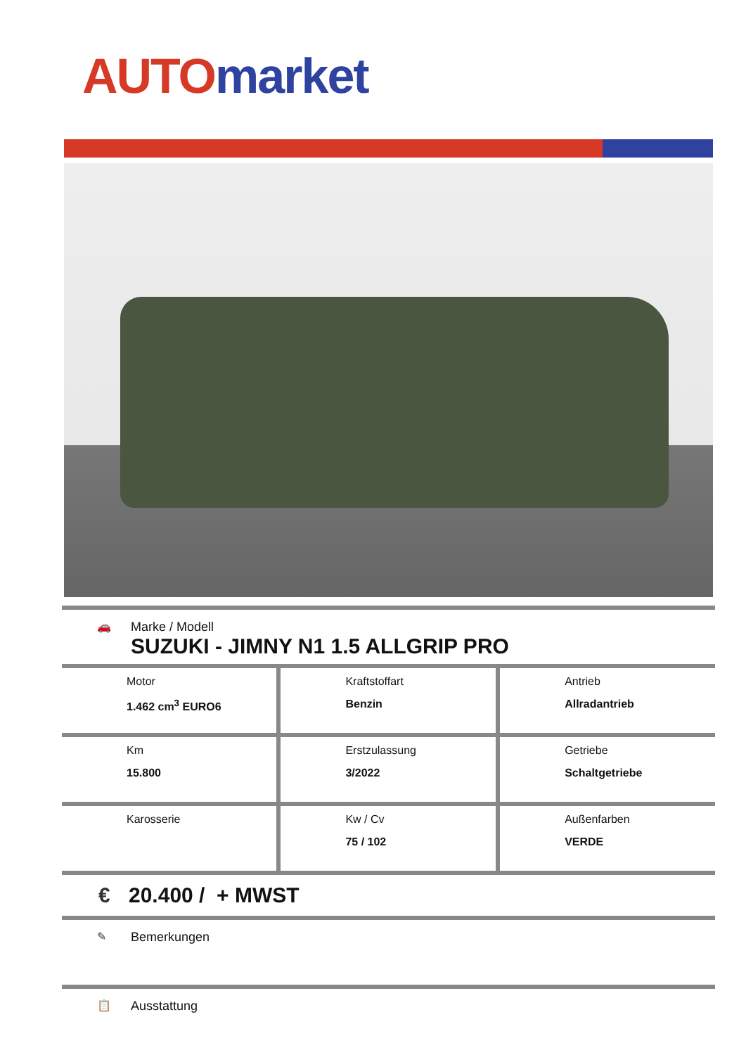AUTO market
🚗
Marke / Modell
SUZUKI - JIMNY N1 1.5 ALLGRIP PRO
| Motor 1.462 cm<sup>3</sup> EURO6 | Kraftstoffart Benzin | Antrieb Allradantrieb |
| Km 15.800 | Erstzulassung 3/2022 | Getriebe Schaltgetriebe |
| Karosserie | Kw / Cv 75 / 102 | Außenfarben VERDE |
€ 20.400 / + MWST
✎
Bemerkungen
📋
Ausstattung